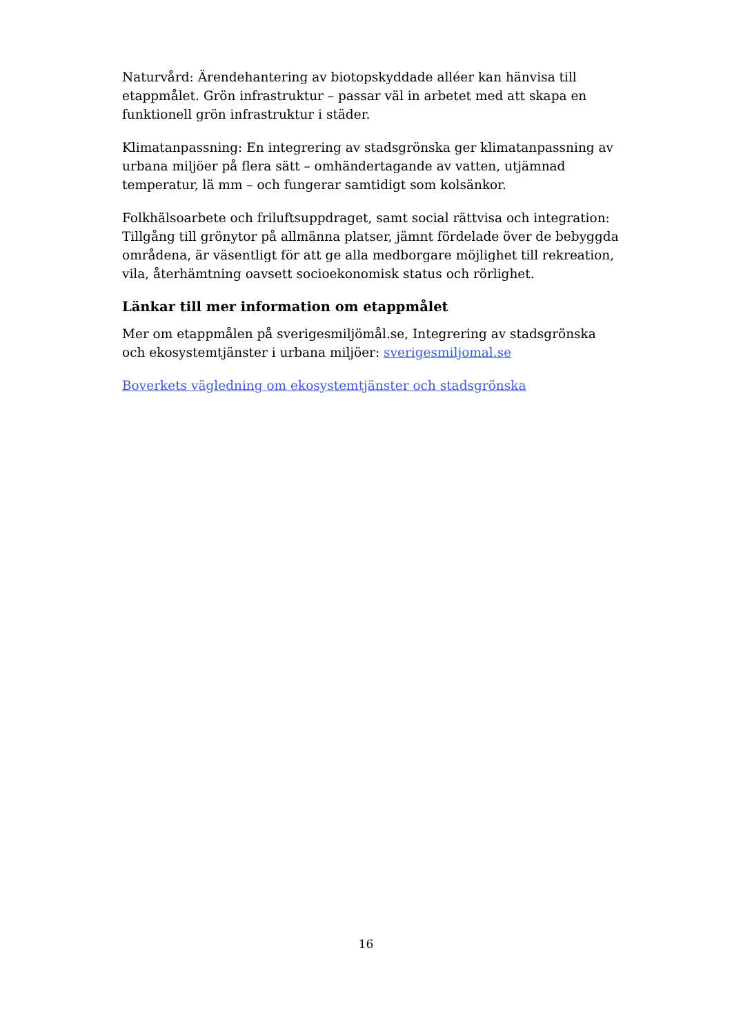Naturvård: Ärendehantering av biotopskyddade alléer kan hänvisa till etappmålet. Grön infrastruktur – passar väl in arbetet med att skapa en funktionell grön infrastruktur i städer.
Klimatanpassning: En integrering av stadsgrönska ger klimatanpassning av urbana miljöer på flera sätt – omhändertagande av vatten, utjämnad temperatur, lä mm – och fungerar samtidigt som kolsänkor.
Folkhälsoarbete och friluftsuppdraget, samt social rättvisa och integration: Tillgång till grönytor på allmänna platser, jämnt fördelade över de bebyggda områdena, är väsentligt för att ge alla medborgare möjlighet till rekreation, vila, återhämtning oavsett socioekonomisk status och rörlighet.
Länkar till mer information om etappmålet
Mer om etappmålen på sverigesmiljömål.se, Integrering av stadsgrönska och ekosystemtjänster i urbana miljöer: sverigesmiljomal.se
Boverkets vägledning om ekosystemtjänster och stadsgrönska
16